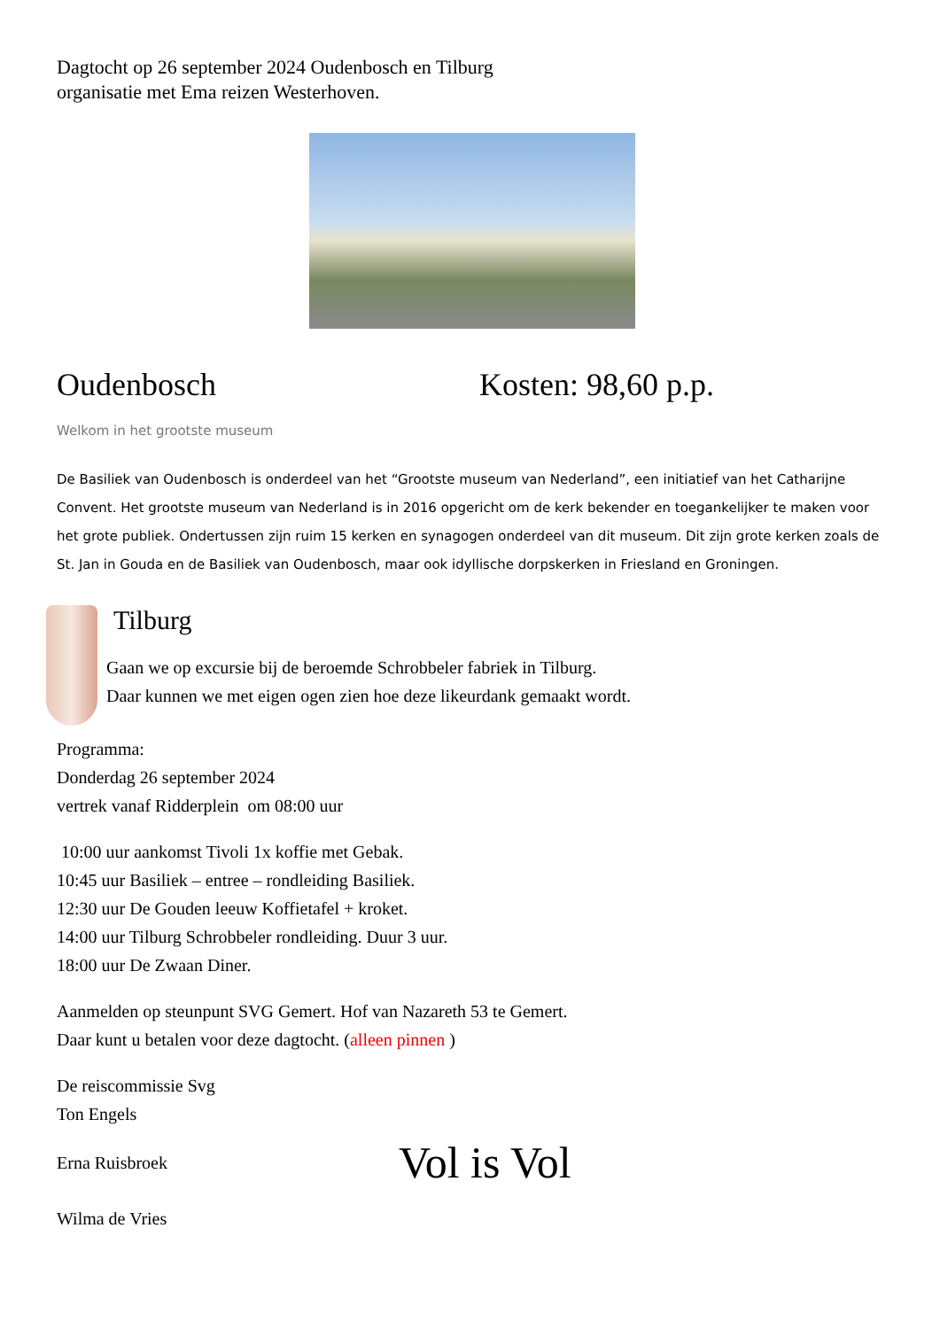Dagtocht op 26 september 2024 Oudenbosch en Tilburg
organisatie met Ema reizen Westerhoven.
Oudenbosch Kosten: 98,60 p.p.
Welkom in het grootste museum
De Basiliek van Oudenbosch is onderdeel van het “Grootste museum van Nederland”, een initiatief van het Catharijne Convent. Het grootste museum van Nederland is in 2016 opgericht om de kerk bekender en toegankelijker te maken voor het grote publiek. Ondertussen zijn ruim 15 kerken en synagogen onderdeel van dit museum. Dit zijn grote kerken zoals de St. Jan in Gouda en de Basiliek van Oudenbosch, maar ook idyllische dorpskerken in Friesland en Groningen.
Tilburg
Gaan we op excursie bij de beroemde Schrobbeler fabriek in Tilburg.
Daar kunnen we met eigen ogen zien hoe deze likeurdank gemaakt wordt.
Programma:
Donderdag 26 september 2024
vertrek vanaf Ridderplein om 08:00 uur
10:00 uur aankomst Tivoli 1x koffie met Gebak.
10:45 uur Basiliek – entree – rondleiding Basiliek.
12:30 uur De Gouden leeuw Koffietafel + kroket.
14:00 uur Tilburg Schrobbeler rondleiding. Duur 3 uur.
18:00 uur De Zwaan Diner.
Aanmelden op steunpunt SVG Gemert. Hof van Nazareth 53 te Gemert.
Daar kunt u betalen voor deze dagtocht. (alleen pinnen )
De reiscommissie Svg
Ton Engels
Erna Ruisbroek
Vol is Vol
Wilma de Vries